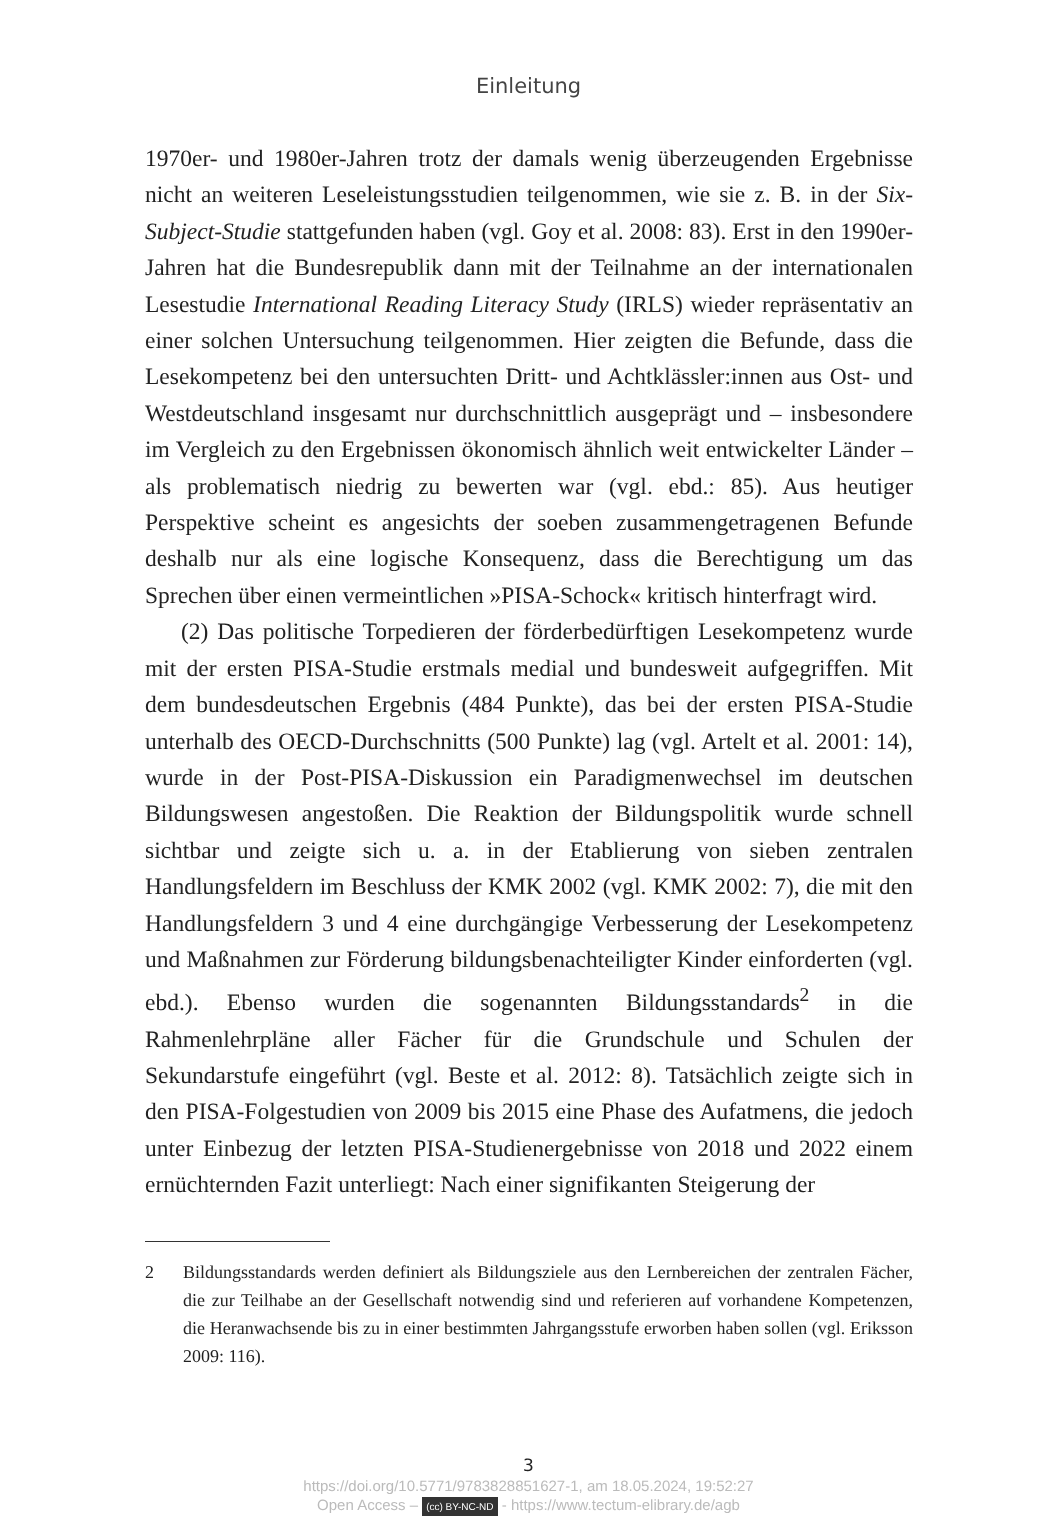Einleitung
1970er- und 1980er-Jahren trotz der damals wenig überzeugenden Ergebnisse nicht an weiteren Leseleistungsstudien teilgenommen, wie sie z. B. in der Six-Subject-Studie stattgefunden haben (vgl. Goy et al. 2008: 83). Erst in den 1990er-Jahren hat die Bundesrepublik dann mit der Teilnahme an der internationalen Lesestudie International Reading Literacy Study (IRLS) wieder repräsentativ an einer solchen Untersuchung teilgenommen. Hier zeigten die Befunde, dass die Lesekompetenz bei den untersuchten Dritt- und Achtklässler:innen aus Ost- und Westdeutschland insgesamt nur durchschnittlich ausgeprägt und – insbesondere im Vergleich zu den Ergebnissen ökonomisch ähnlich weit entwickelter Länder – als problematisch niedrig zu bewerten war (vgl. ebd.: 85). Aus heutiger Perspektive scheint es angesichts der soeben zusammengetragenen Befunde deshalb nur als eine logische Konsequenz, dass die Berechtigung um das Sprechen über einen vermeintlichen »PISA-Schock« kritisch hinterfragt wird.
(2) Das politische Torpedieren der förderbedürftigen Lesekompetenz wurde mit der ersten PISA-Studie erstmals medial und bundesweit aufgegriffen. Mit dem bundesdeutschen Ergebnis (484 Punkte), das bei der ersten PISA-Studie unterhalb des OECD-Durchschnitts (500 Punkte) lag (vgl. Artelt et al. 2001: 14), wurde in der Post-PISA-Diskussion ein Paradigmenwechsel im deutschen Bildungswesen angestoßen. Die Reaktion der Bildungspolitik wurde schnell sichtbar und zeigte sich u. a. in der Etablierung von sieben zentralen Handlungsfeldern im Beschluss der KMK 2002 (vgl. KMK 2002: 7), die mit den Handlungsfeldern 3 und 4 eine durchgängige Verbesserung der Lesekompetenz und Maßnahmen zur Förderung bildungsbenachteiligter Kinder einforderten (vgl. ebd.). Ebenso wurden die sogenannten Bildungsstandards<sup>2</sup> in die Rahmenlehrpläne aller Fächer für die Grundschule und Schulen der Sekundarstufe eingeführt (vgl. Beste et al. 2012: 8). Tatsächlich zeigte sich in den PISA-Folgestudien von 2009 bis 2015 eine Phase des Aufatmens, die jedoch unter Einbezug der letzten PISA-Studienergebnisse von 2018 und 2022 einem ernüchternden Fazit unterliegt: Nach einer signifikanten Steigerung der
2 Bildungsstandards werden definiert als Bildungsziele aus den Lernbereichen der zentralen Fächer, die zur Teilhabe an der Gesellschaft notwendig sind und referieren auf vorhandene Kompetenzen, die Heranwachsende bis zu in einer bestimmten Jahrgangsstufe erworben haben sollen (vgl. Eriksson 2009: 116).
3
https://doi.org/10.5771/9783828851627-1, am 18.05.2024, 19:52:27
Open Access – (cc) BY-NC-ND - https://www.tectum-elibrary.de/agb